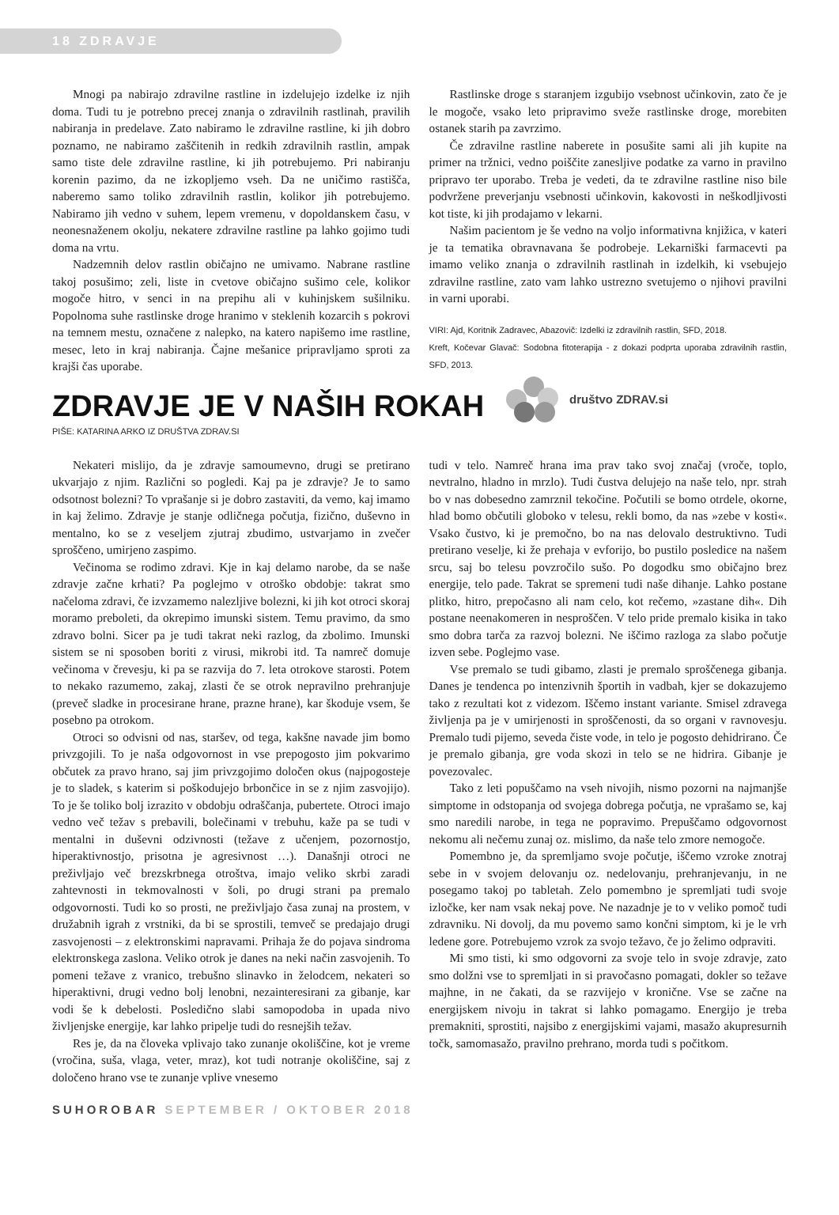18 ZDRAVJE
Mnogi pa nabirajo zdravilne rastline in izdelujejo izdelke iz njih doma. Tudi tu je potrebno precej znanja o zdravilnih rastlinah, pravilih nabiranja in predelave. Zato nabiramo le zdravilne rastline, ki jih dobro poznamo, ne nabiramo zaščitenih in redkih zdravilnih rastlin, ampak samo tiste dele zdravilne rastline, ki jih potrebujemo. Pri nabiranju korenin pazimo, da ne izkopljemo vseh. Da ne uničimo rastišča, naberemo samo toliko zdravilnih rastlin, kolikor jih potrebujemo. Nabiramo jih vedno v suhem, lepem vremenu, v dopoldanskem času, v neonesnaženem okolju, nekatere zdravilne rastline pa lahko gojimo tudi doma na vrtu.
Nadzemnih delov rastlin običajno ne umivamo. Nabrane rastline takoj posušimo; zeli, liste in cvetove običajno sušimo cele, kolikor mogoče hitro, v senci in na prepihu ali v kuhinjskem sušilniku. Popolnoma suhe rastlinske droge hranimo v steklenih kozarcih s pokrovi na temnem mestu, označene z nalepko, na katero napišemo ime rastline, mesec, leto in kraj nabiranja. Čajne mešanice pripravljamo sproti za krajši čas uporabe.
Rastlinske droge s staranjem izgubijo vsebnost učinkovin, zato če je le mogoče, vsako leto pripravimo sveže rastlinske droge, morebiten ostanek starih pa zavrzimo.
Če zdravilne rastline naberete in posušite sami ali jih kupite na primer na tržnici, vedno poiščite zanesljive podatke za varno in pravilno pripravo ter uporabo. Treba je vedeti, da te zdravilne rastline niso bile podvržene preverjanju vsebnosti učinkovin, kakovosti in neškodljivosti kot tiste, ki jih prodajamo v lekarni.
Našim pacientom je še vedno na voljo informativna knjižica, v kateri je ta tematika obravnavana še podrobeje. Lekarniški farmacevti pa imamo veliko znanja o zdravilnih rastlinah in izdelkih, ki vsebujejo zdravilne rastline, zato vam lahko ustrezno svetujemo o njihovi pravilni in varni uporabi.
VIRI: Ajd, Koritnik Zadravec, Abazovič: Izdelki iz zdravilnih rastlin, SFD, 2018.
Kreft, Kočevar Glavač: Sodobna fitoterapija - z dokazi podprta uporaba zdravilnih rastlin, SFD, 2013.
ZDRAVJE JE V NAŠIH ROKAH
društvo ZDRAV.si
PIŠE: KATARINA ARKO IZ DRUŠTVA ZDRAV.SI
Nekateri mislijo, da je zdravje samoumevno, drugi se pretirano ukvarjajo z njim. Različni so pogledi. Kaj pa je zdravje? Je to samo odsotnost bolezni? To vprašanje si je dobro zastaviti, da vemo, kaj imamo in kaj želimo. Zdravje je stanje odličnega počutja, fizično, duševno in mentalno, ko se z veseljem zjutraj zbudimo, ustvarjamo in zvečer sproščeno, umirjeno zaspimo.
Večinoma se rodimo zdravi. Kje in kaj delamo narobe, da se naše zdravje začne krhati? Pa poglejmo v otroško obdobje: takrat smo načeloma zdravi, če izvzamemo nalezljive bolezni, ki jih kot otroci skoraj moramo preboleti, da okrepimo imunski sistem. Temu pravimo, da smo zdravo bolni. Sicer pa je tudi takrat neki razlog, da zbolimo. Imunski sistem se ni sposoben boriti z virusi, mikrobi itd. Ta namreč domuje večinoma v črevesju, ki pa se razvija do 7. leta otrokove starosti. Potem to nekako razumemo, zakaj, zlasti če se otrok nepravilno prehranjuje (preveč sladke in procesirane hrane, prazne hrane), kar škoduje vsem, še posebno pa otrokom.
Otroci so odvisni od nas, staršev, od tega, kakšne navade jim bomo privzgojili. To je naša odgovornost in vse prepogosto jim pokvarimo občutek za pravo hrano, saj jim privzgojimo določen okus (najpogosteje je to sladek, s katerim si poškodujejo brbončice in se z njim zasvojijo). To je še toliko bolj izrazito v obdobju odraščanja, pubertete. Otroci imajo vedno več težav s prebavili, bolečinami v trebuhu, kaže pa se tudi v mentalni in duševni odzivnosti (težave z učenjem, pozornostjo, hiperaktivnostjo, prisotna je agresivnost …). Današnji otroci ne preživljajo več brezskrbnega otroštva, imajo veliko skrbi zaradi zahtevnosti in tekmovalnosti v šoli, po drugi strani pa premalo odgovornosti. Tudi ko so prosti, ne preživljajo časa zunaj na prostem, v družabnih igrah z vrstniki, da bi se sprostili, temveč se predajajo drugi zasvojenosti – z elektronskimi napravami. Prihaja že do pojava sindroma elektronskega zaslona. Veliko otrok je danes na neki način zasvojenih. To pomeni težave z vranico, trebušno slinavko in želodcem, nekateri so hiperaktivni, drugi vedno bolj lenobni, nezainteresirani za gibanje, kar vodi še k debelosti. Posledično slabi samopodoba in upada nivo življenjske energije, kar lahko pripelje tudi do resnejših težav.
Res je, da na človeka vplivajo tako zunanje okoliščine, kot je vreme (vročina, suša, vlaga, veter, mraz), kot tudi notranje okoliščine, saj z določeno hrano vse te zunanje vplive vnesemo
tudi v telo. Namreč hrana ima prav tako svoj značaj (vroče, toplo, nevtralno, hladno in mrzlo). Tudi čustva delujejo na naše telo, npr. strah bo v nas dobesedno zamrznil tekočine. Počutili se bomo otrdele, okorne, hlad bomo občutili globoko v telesu, rekli bomo, da nas »zebe v kosti«. Vsako čustvo, ki je premočno, bo na nas delovalo destruktivno. Tudi pretirano veselje, ki že prehaja v evforijo, bo pustilo posledice na našem srcu, saj bo telesu povzročilo sušo. Po dogodku smo običajno brez energije, telo pade. Takrat se spremeni tudi naše dihanje. Lahko postane plitko, hitro, prepočasno ali nam celo, kot rečemo, »zastane dih«. Dih postane neenakomeren in nesproščen. V telo pride premalo kisika in tako smo dobra tarča za razvoj bolezni. Ne iščimo razloga za slabo počutje izven sebe. Poglejmo vase.
Vse premalo se tudi gibamo, zlasti je premalo sproščenega gibanja. Danes je tendenca po intenzivnih športih in vadbah, kjer se dokazujemo tako z rezultati kot z videzom. Iščemo instant variante. Smisel zdravega življenja pa je v umirjenosti in sproščenosti, da so organi v ravnovesju. Premalo tudi pijemo, seveda čiste vode, in telo je pogosto dehidrirano. Če je premalo gibanja, gre voda skozi in telo se ne hidrira. Gibanje je povezovalec.
Tako z leti popuščamo na vseh nivojih, nismo pozorni na najmanjše simptome in odstopanja od svojega dobrega počutja, ne vprašamo se, kaj smo naredili narobe, in tega ne popravimo. Prepuščamo odgovornost nekomu ali nečemu zunaj oz. mislimo, da naše telo zmore nemogoče.
Pomembno je, da spremljamo svoje počutje, iščemo vzroke znotraj sebe in v svojem delovanju oz. nedelovanju, prehranjevanju, in ne posegamo takoj po tabletah. Zelo pomembno je spremljati tudi svoje izločke, ker nam vsak nekaj pove. Ne nazadnje je to v veliko pomoč tudi zdravniku. Ni dovolj, da mu povemo samo končni simptom, ki je le vrh ledene gore. Potrebujemo vzrok za svojo težavo, če jo želimo odpraviti.
Mi smo tisti, ki smo odgovorni za svoje telo in svoje zdravje, zato smo dolžni vse to spremljati in si pravočasno pomagati, dokler so težave majhne, in ne čakati, da se razvijejo v kronične. Vse se začne na energijskem nivoju in takrat si lahko pomagamo. Energijo je treba premakniti, sprostiti, najsibo z energijskimi vajami, masažo akupresurnih točk, samomasažo, pravilno prehrano, morda tudi s počitkom.
SUHOROBAR SEPTEMBER / OKTOBER 2018